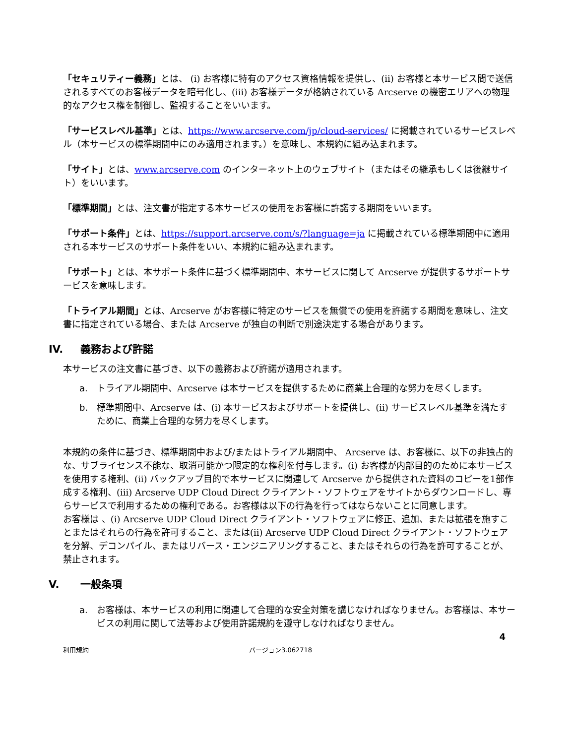「セキュリティー義務」とは、 (i) お客様に特有のアクセス資格情報を提供し、(ii) お客様と本サービス間で送信されるすべてのお客様データを暗号化し、(iii) お客様データが格納されている Arcserve の機密エリアへの物理的なアクセス権を制御し、監視することをいいます。
「サービスレベル基準」とは、https://www.arcserve.com/jp/cloud-services/ に掲載されているサービスレベル（本サービスの標準期間中にのみ適用されます。）を意味し、本規約に組み込まれます。
「サイト」とは、www.arcserve.com のインターネット上のウェブサイト（またはその継承もしくは後継サイト）をいいます。
「標準期間」とは、注文書が指定する本サービスの使用をお客様に許諾する期間をいいます。
「サポート条件」とは、https://support.arcserve.com/s/?language=ja に掲載されている標準期間中に適用される本サービスのサポート条件をいい、本規約に組み込まれます。
「サポート」とは、本サポート条件に基づく標準期間中、本サービスに関して Arcserve が提供するサポートサービスを意味します。
「トライアル期間」とは、Arcserve がお客様に特定のサービスを無償での使用を許諾する期間を意味し、注文書に指定されている場合、または Arcserve が独自の判断で別途決定する場合があります。
IV. 義務および許諾
本サービスの注文書に基づき、以下の義務および許諾が適用されます。
a. トライアル期間中、Arcserve は本サービスを提供するために商業上合理的な努力を尽くします。
b. 標準期間中、Arcserve は、(i) 本サービスおよびサポートを提供し、(ii) サービスレベル基準を満たすために、商業上合理的な努力を尽くします。
本規約の条件に基づき、標準期間中および/またはトライアル期間中、 Arcserve は、お客様に、以下の非独占的な、サブライセンス不能な、取消可能かつ限定的な権利を付与します。(i) お客様が内部目的のために本サービスを使用する権利、(ii) バックアップ目的で本サービスに関連して Arcserve から提供された資料のコピーを1部作成する権利、(iii) Arcserve UDP Cloud Direct クライアント・ソフトウェアをサイトからダウンロードし、専らサービスで利用するための権利である。お客様は以下の行為を行ってはならないことに同意します。
お客様は 、(i) Arcserve UDP Cloud Direct クライアント・ソフトウェアに修正、追加、または拡張を施すことまたはそれらの行為を許可すること、または(ii) Arcserve UDP Cloud Direct クライアント・ソフトウェアを分解、デコンパイル、またはリバース・エンジニアリングすること、またはそれらの行為を許可することが、禁止されます。
V. 一般条項
a. お客様は、本サービスの利用に関連して合理的な安全対策を講じなければなりません。お客様は、本サービスの利用に関して法等および使用許諾規約を遵守しなければなりません。
4
利用規約 バージョン3.062718